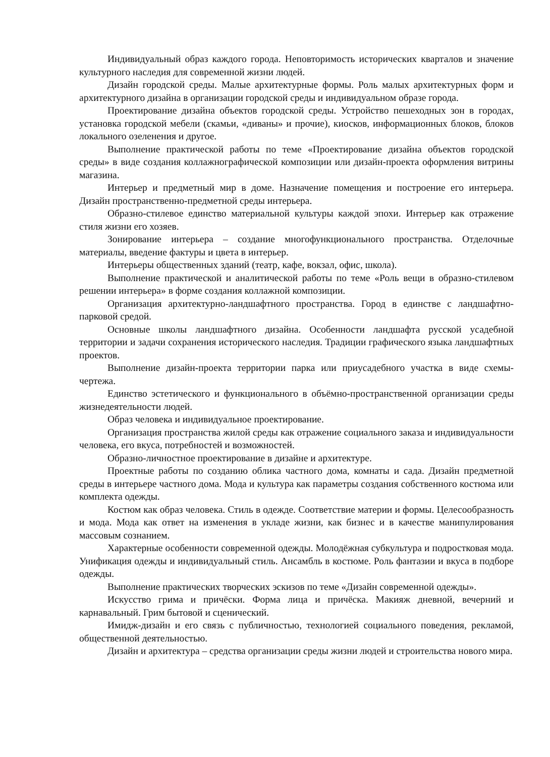Индивидуальный образ каждого города. Неповторимость исторических кварталов и значение культурного наследия для современной жизни людей.
Дизайн городской среды. Малые архитектурные формы. Роль малых архитектурных форм и архитектурного дизайна в организации городской среды и индивидуальном образе города.
Проектирование дизайна объектов городской среды. Устройство пешеходных зон в городах, установка городской мебели (скамьи, «диваны» и прочие), киосков, информационных блоков, блоков локального озеленения и другое.
Выполнение практической работы по теме «Проектирование дизайна объектов городской среды» в виде создания коллажнографической композиции или дизайн-проекта оформления витрины магазина.
Интерьер и предметный мир в доме. Назначение помещения и построение его интерьера. Дизайн пространственно-предметной среды интерьера.
Образно-стилевое единство материальной культуры каждой эпохи. Интерьер как отражение стиля жизни его хозяев.
Зонирование интерьера – создание многофункционального пространства. Отделочные материалы, введение фактуры и цвета в интерьер.
Интерьеры общественных зданий (театр, кафе, вокзал, офис, школа).
Выполнение практической и аналитической работы по теме «Роль вещи в образно-стилевом решении интерьера» в форме создания коллажной композиции.
Организация архитектурно-ландшафтного пространства. Город в единстве с ландшафтно-парковой средой.
Основные школы ландшафтного дизайна. Особенности ландшафта русской усадебной территории и задачи сохранения исторического наследия. Традиции графического языка ландшафтных проектов.
Выполнение дизайн-проекта территории парка или приусадебного участка в виде схемы-чертежа.
Единство эстетического и функционального в объёмно-пространственной организации среды жизнедеятельности людей.
Образ человека и индивидуальное проектирование.
Организация пространства жилой среды как отражение социального заказа и индивидуальности человека, его вкуса, потребностей и возможностей.
Образно-личностное проектирование в дизайне и архитектуре.
Проектные работы по созданию облика частного дома, комнаты и сада. Дизайн предметной среды в интерьере частного дома. Мода и культура как параметры создания собственного костюма или комплекта одежды.
Костюм как образ человека. Стиль в одежде. Соответствие материи и формы. Целесообразность и мода. Мода как ответ на изменения в укладе жизни, как бизнес и в качестве манипулирования массовым сознанием.
Характерные особенности современной одежды. Молодёжная субкультура и подростковая мода. Унификация одежды и индивидуальный стиль. Ансамбль в костюме. Роль фантазии и вкуса в подборе одежды.
Выполнение практических творческих эскизов по теме «Дизайн современной одежды».
Искусство грима и причёски. Форма лица и причёска. Макияж дневной, вечерний и карнавальный. Грим бытовой и сценический.
Имидж-дизайн и его связь с публичностью, технологией социального поведения, рекламой, общественной деятельностью.
Дизайн и архитектура – средства организации среды жизни людей и строительства нового мира.